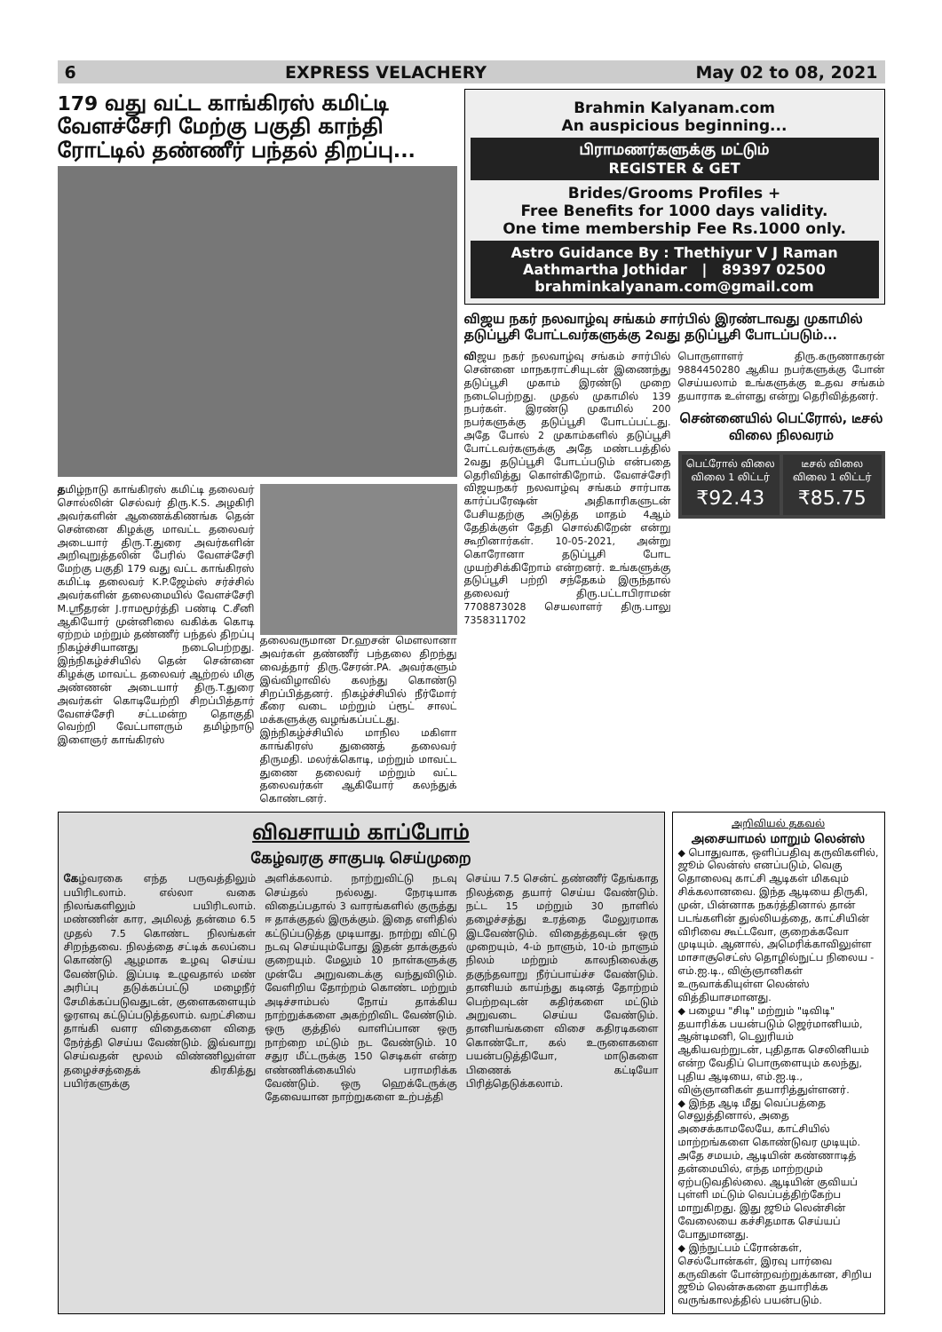6 EXPRESS VELACHERY May 02 to 08, 2021
179 வது வட்ட காங்கிரஸ் கமிட்டி வேளச்சேரி மேற்கு பகுதி காந்தி ரோட்டில் தண்ணீர் பந்தல் திறப்பு...
தமிழ்நாடு காங்கிரஸ் கமிட்டி தலைவர் சொல்லின் செல்வர் திரு.K.S. அழகிரி அவர்களின் ஆணைக்கிணங்க தென் சென்னை கிழக்கு மாவட்ட தலைவர் அடையார் திரு.T.துரை அவர்களின் அறிவுறுத்தலின் பேரில் வேளச்சேரி மேற்கு பகுதி 179 வது வட்ட காங்கிரஸ் கமிட்டி தலைவர் K.P.ஜேம்ஸ் சர்ச்சில் அவர்களின் தலைமையில் வேளச்சேரி M.ஸ்ரீதரன் J.ராமமூர்த்தி பண்டி C.சீனி ஆகியோர் முன்னிலை வகிக்க கொடி ஏற்றம் மற்றும் தண்ணீர் பந்தல் திறப்பு நிகழ்ச்சியானது நடைபெற்றது. இந்நிகழ்ச்சியில் தென் சென்னை கிழக்கு மாவட்ட தலைவர் ஆற்றல் மிகு அண்ணன் அடையார் திரு.T.துரை அவர்கள் கொடியேற்றி சிறப்பித்தார் வேளச்சேரி சட்டமன்ற தொகுதி வெற்றி வேட்பாளரும் தமிழ்நாடு இளைஞர் காங்கிரஸ்
தலைவருமான Dr.ஹசன் மௌலானா அவர்கள் தண்ணீர் பந்தலை திறந்து வைத்தார் திரு.சேரன்.PA. அவர்களும் இவ்விழாவில் கலந்து கொண்டு சிறப்பித்தனர். நிகழ்ச்சியில் நீர்மோர் கீரை வடை மற்றும் ப்ரூட் சாலட் மக்களுக்கு வழங்கப்பட்டது.
இந்நிகழ்ச்சியில் மாநில மகிளா காங்கிரஸ் துணைத் தலைவர் திருமதி. மலர்க்கொடி, மற்றும் மாவட்ட துணை தலைவர் மற்றும் வட்ட தலைவர்கள் ஆகியோர் கலந்துக் கொண்டனர்.
Brahmin Kalyanam.com
An auspicious beginning...
பிராமணர்களுக்கு மட்டும்
REGISTER & GET
Brides/Grooms Profiles +
Free Benefits for 1000 days validity.
One time membership Fee Rs.1000 only.
Astro Guidance By : Thethiyur V J Raman Aathmartha Jothidar | 89397 02500 brahminkalyanam.com@gmail.com
விஜய நகர் நலவாழ்வு சங்கம் சார்பில் இரண்டாவது முகாமில் தடுப்பூசி போட்டவர்களுக்கு 2வது தடுப்பூசி போடப்படும்...
விஜய நகர் நலவாழ்வு சங்கம் சார்பில் சென்னை மாநகராட்சியுடன் இணைந்து தடுப்பூசி முகாம் இரண்டு முறை நடைபெற்றது. முதல் முகாமில் 139 நபர்கள். இரண்டு முகாமில் 200 நபர்களுக்கு தடுப்பூசி போடப்பட்டது. அதே போல் 2 முகாம்களில் தடுப்பூசி போட்டவர்களுக்கு அதே மண்டபத்தில் 2வது தடுப்பூசி போடப்படும் என்பதை தெரிவித்து கொள்கிறோம். வேளச்சேரி விஜயநகர் நலவாழ்வு சங்கம் சார்பாக கார்ப்பரேஷன் அதிகாரிகளுடன் பேசியதற்கு அடுத்த மாதம் 4ஆம் தேதிக்குள் தேதி சொல்கிறேன் என்று கூறினார்கள். 10-05-2021, அன்று கொரோனா தடுப்பூசி போட முயற்சிக்கிறோம் என்றனர். உங்களுக்கு தடுப்பூசி பற்றி சந்தேகம் இருந்தால் தலைவர் திரு.பட்டாபிராமன் 7708873028 செயலாளர் திரு.பாலு 7358311702
பொருளாளர் திரு.கருணாகரன் 9884450280 ஆகிய நபர்களுக்கு போன் செய்யலாம் உங்களுக்கு உதவ சங்கம் தயாராக உள்ளது என்று தெரிவித்தனர்.
சென்னையில் பெட்ரோல், டீசல் விலை நிலவரம்
பெட்ரோல் விலை
விலை 1 லிட்டர்
₹92.43
டீசல் விலை
விலை 1 லிட்டர்
₹85.75
விவசாயம் காப்போம்
கேழ்வரகு சாகுபடி செய்முறை
கேழ்வரகை எந்த பருவத்திலும் பயிரிடலாம். எல்லா வகை நிலங்களிலும் பயிரிடலாம். மண்ணின் கார, அமிலத் தன்மை 6.5 முதல் 7.5 கொண்ட நிலங்கள் சிறந்தவை. நிலத்தை சட்டிக் கலப்பை கொண்டு ஆழமாக உழவு செய்ய வேண்டும். இப்படி உழுவதால் மண் அரிப்பு தடுக்கப்பட்டு மழைநீர் சேமிக்கப்படுவதுடன், குளைகளையும் ஓரளவு கட்டுப்படுத்தலாம். வறட்சியை தாங்கி வளர விதைகளை விதை நேர்த்தி செய்ய வேண்டும். இவ்வாறு செய்வதன் மூலம் விண்ணிலுள்ள தழைச்சத்தைக் கிரகித்து பயிர்களுக்கு
அளிக்கலாம். நாற்றுவிட்டு நடவு செய்தல் நல்லது. நேரடியாக விதைப்பதால் 3 வாரங்களில் குருத்து ஈ தாக்குதல் இருக்கும். இதை எளிதில் கட்டுப்படுத்த முடியாது. நாற்று விட்டு நடவு செய்யும்போது இதன் தாக்குதல் குறையும். மேலும் 10 நாள்களுக்கு முன்பே அறுவடைக்கு வந்துவிடும். வேளிறிய தோற்றம் கொண்ட மற்றும் அடிச்சாம்பல் நோய் தாக்கிய நாற்றுக்களை அகற்றிவிட வேண்டும். ஒரு குத்தில் வாளிப்பான ஒரு நாற்றை மட்டும் நட வேண்டும். 10 சதுர மீட்டருக்கு 150 செடிகள் என்ற எண்ணிக்கையில் பராமரிக்க வேண்டும். ஒரு ஹெக்டேருக்கு தேவையான நாற்றுகளை உற்பத்தி
செய்ய 7.5 சென்ட் தண்ணீர் தேங்காத நிலத்தை தயார் செய்ய வேண்டும். நட்ட 15 மற்றும் 30 நாளில் தழைச்சத்து உரத்தை மேலுரமாக இடவேண்டும். விதைத்தவுடன் ஒரு முறையும், 4-ம் நாளும், 10-ம் நாளும் நிலம் மற்றும் காலநிலைக்கு தகுந்தவாறு நீர்ப்பாய்ச்ச வேண்டும். தானியம் காய்ந்து கடினத் தோற்றம் பெற்றவுடன் கதிர்களை மட்டும் அறுவடை செய்ய வேண்டும். தானியங்களை விசை கதிரடிகளை கொண்டோ, கல் உருளைகளை பயன்படுத்தியோ, மாடுகளை பிணைக் கட்டியோ பிரித்தெடுக்கலாம்.
அறிவியல் தகவல்
அசையாமல் மாறும் லென்ஸ்
◆ பொதுவாக, ஒளிப்பதிவு கருவிகளில், ஜூம் லென்ஸ் எனப்படும், வெகு தொலைவு காட்சி ஆடிகள் மிகவும் சிக்கலானவை. இந்த ஆடியை திருகி, முன், பின்னாக நகர்த்தினால் தான் படங்களின் துல்லியத்தை, காட்சியின் விரிவை கூட்டவோ, குறைக்கவோ முடியும். ஆனால், அமெரிக்காவிலுள்ள மாசாசூசெட்ஸ் தொழில்நுட்ப நிலைய - எம்.ஐ.டி., விஞ்ஞானிகள் உருவாக்கியுள்ள லென்ஸ் வித்தியாசமானது.
◆ பழைய "சிடி" மற்றும் "டிவிடி" தயாரிக்க பயன்படும் ஜெர்மானியம், ஆன்டிமனி, டெலுரியம் ஆகியவற்றுடன், புதிதாக செலினியம் என்ற வேதிப் பொருளையும் கலந்து, புதிய ஆடியை, எம்.ஐ.டி., விஞ்ஞானிகள் தயாரித்துள்ளனர்.
◆ இந்த ஆடி மீது வெப்பத்தை செலுத்தினால், அதை அசைக்காமலேயே, காட்சியில் மாற்றங்களை கொண்டுவர முடியும். அதே சமயம், ஆடியின் கண்ணாடித் தன்மையில், எந்த மாற்றமும் ஏற்படுவதில்லை. ஆடியின் குவியப் புள்ளி மட்டும் வெப்பத்திற்கேற்ப மாறுகிறது. இது ஜூம் லென்சின் வேலையை கச்சிதமாக செய்யப் போதுமானது.
◆ இந்நுட்பம் ட்ரோன்கள், செல்போன்கள், இரவு பார்வை கருவிகள் போன்றவற்றுக்கான, சிறிய ஜூம் லென்சுகளை தயாரிக்க வருங்காலத்தில் பயன்படும்.